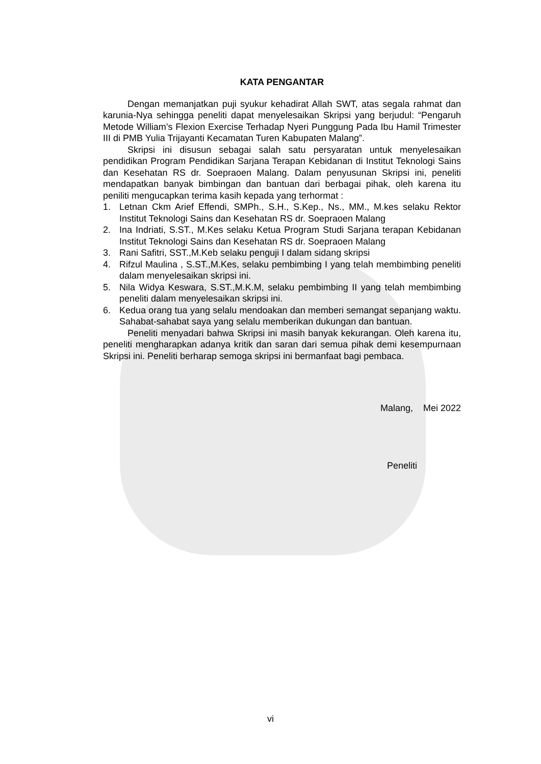KATA PENGANTAR
Dengan memanjatkan puji syukur kehadirat Allah SWT, atas segala rahmat dan karunia-Nya sehingga peneliti dapat menyelesaikan Skripsi yang berjudul: “Pengaruh Metode William’s Flexion Exercise Terhadap Nyeri Punggung Pada Ibu Hamil Trimester III di PMB Yulia Trijayanti Kecamatan Turen Kabupaten Malang”.
Skripsi ini disusun sebagai salah satu persyaratan untuk menyelesaikan pendidikan Program Pendidikan Sarjana Terapan Kebidanan di Institut Teknologi Sains dan Kesehatan RS dr. Soepraoen Malang. Dalam penyusunan Skripsi ini, peneliti mendapatkan banyak bimbingan dan bantuan dari berbagai pihak, oleh karena itu peniliti mengucapkan terima kasih kepada yang terhormat :
1. Letnan Ckm Arief Effendi, SMPh., S.H., S.Kep., Ns., MM., M.kes selaku Rektor Institut Teknologi Sains dan Kesehatan RS dr. Soepraoen Malang
2. Ina Indriati, S.ST., M.Kes selaku Ketua Program Studi Sarjana terapan Kebidanan Institut Teknologi Sains dan Kesehatan RS dr. Soepraoen Malang
3. Rani Safitri, SST.,M.Keb selaku penguji I dalam sidang skripsi
4. Rifzul Maulina , S.ST.,M.Kes, selaku pembimbing I yang telah membimbing peneliti dalam menyelesaikan skripsi ini.
5. Nila Widya Keswara, S.ST.,M.K.M, selaku pembimbing II yang telah membimbing peneliti dalam menyelesaikan skripsi ini.
6. Kedua orang tua yang selalu mendoakan dan memberi semangat sepanjang waktu. Sahabat-sahabat saya yang selalu memberikan dukungan dan bantuan.
Peneliti menyadari bahwa Skripsi ini masih banyak kekurangan. Oleh karena itu, peneliti mengharapkan adanya kritik dan saran dari semua pihak demi kesempurnaan Skripsi ini. Peneliti berharap semoga skripsi ini bermanfaat bagi pembaca.
Malang, Mei 2022
Peneliti
vi